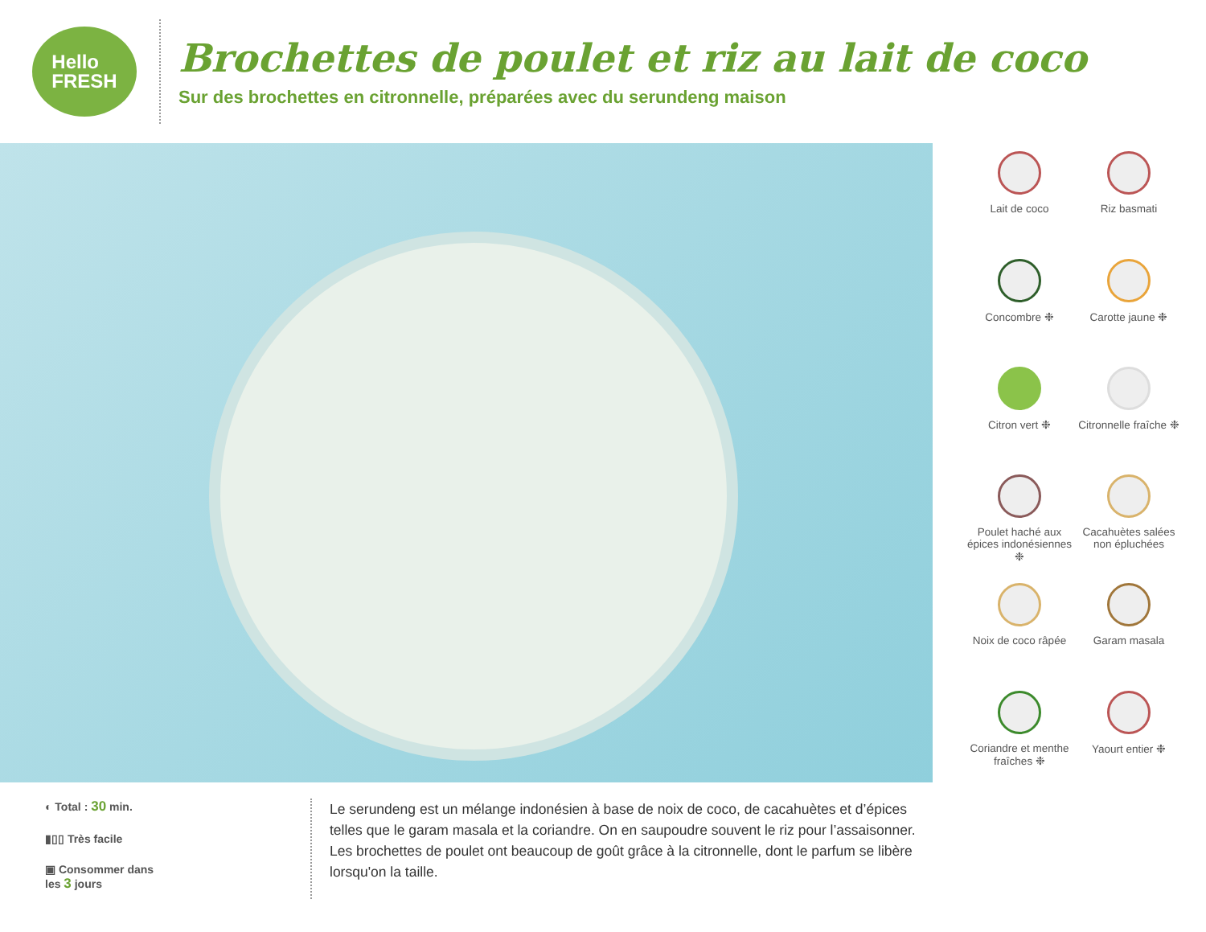Hello
FRESH
Brochettes de poulet et riz au lait de coco
Sur des brochettes en citronnelle, préparées avec du serundeng maison
Lait de coco
Riz basmati
Concombre ❉
Carotte jaune ❉
Citron vert ❉
Citronnelle fraîche ❉
Poulet haché aux épices indonésiennes ❉
Cacahuètes salées non épluchées
Noix de coco râpée
Garam masala
Coriandre et menthe fraîches ❉
Yaourt entier ❉
◐ Total : 30 min.
▮▯▯ Très facile
▣ Consommer dans
les 3 jours
Le serundeng est un mélange indonésien à base de noix de coco, de cacahuètes et d’épices telles que le garam masala et la coriandre. On en saupoudre souvent le riz pour l’assaisonner. Les brochettes de poulet ont beaucoup de goût grâce à la citronnelle, dont le parfum se libère lorsqu'on la taille.